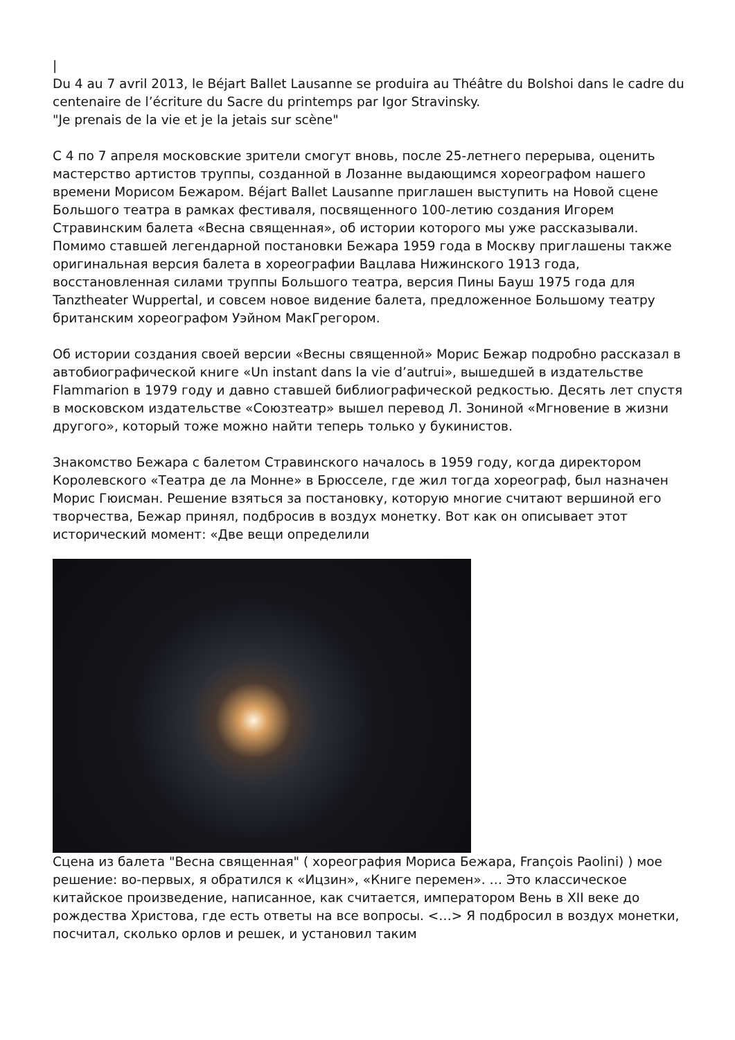|
Du 4 au 7 avril 2013, le Béjart Ballet Lausanne se produira au Théâtre du Bolshoi dans le cadre du centenaire de l’écriture du Sacre du printemps par Igor Stravinsky.
"Je prenais de la vie et je la jetais sur scène"
С 4 по 7 апреля московские зрители смогут вновь, после 25-летнего перерыва, оценить мастерство артистов труппы, созданной в Лозанне выдающимся хореографом нашего времени Морисом Бежаром. Béjart Ballet Lausanne приглашен выступить на Новой сцене Большого театра в рамках фестиваля, посвященного 100-летию создания Игорем Стравинским балета «Весна священная», об истории которого мы уже рассказывали. Помимо ставшей легендарной постановки Бежара 1959 года в Москву приглашены также оригинальная версия балета в хореографии Вацлава Нижинского 1913 года, восстановленная силами труппы Большого театра, версия Пины Бауш 1975 года для Tanztheater Wuppertal, и совсем новое видение балета, предложенное Большому театру британским хореографом Уэйном МакГрегором.
Об истории создания своей версии «Весны священной» Морис Бежар подробно рассказал в автобиографической книге «Un instant dans la vie d’autrui», вышедшей в издательстве Flammarion в 1979 году и давно ставшей библиографической редкостью. Десять лет спустя в московском издательстве «Союзтеатр» вышел перевод Л. Зониной «Мгновение в жизни другого», который тоже можно найти теперь только у букинистов.
Знакомство Бежара с балетом Стравинского началось в 1959 году, когда директором Королевского «Театра де ла Монне» в Брюсселе, где жил тогда хореограф, был назначен Морис Гюисман. Решение взяться за постановку, которую многие считают вершиной его творчества, Бежар принял, подбросив в воздух монетку. Вот как он описывает этот исторический момент: «Две вещи определили
Сцена из балета "Весна священная" ( хореография Мориса Бежара, François Paolini) ) мое решение: во-первых, я обратился к «Ицзин», «Книге перемен». … Это классическое китайское произведение, написанное, как считается, императором Вень в XII веке до рождества Христова, где есть ответы на все вопросы. <…> Я подбросил в воздух монетки, посчитал, сколько орлов и решек, и установил таким